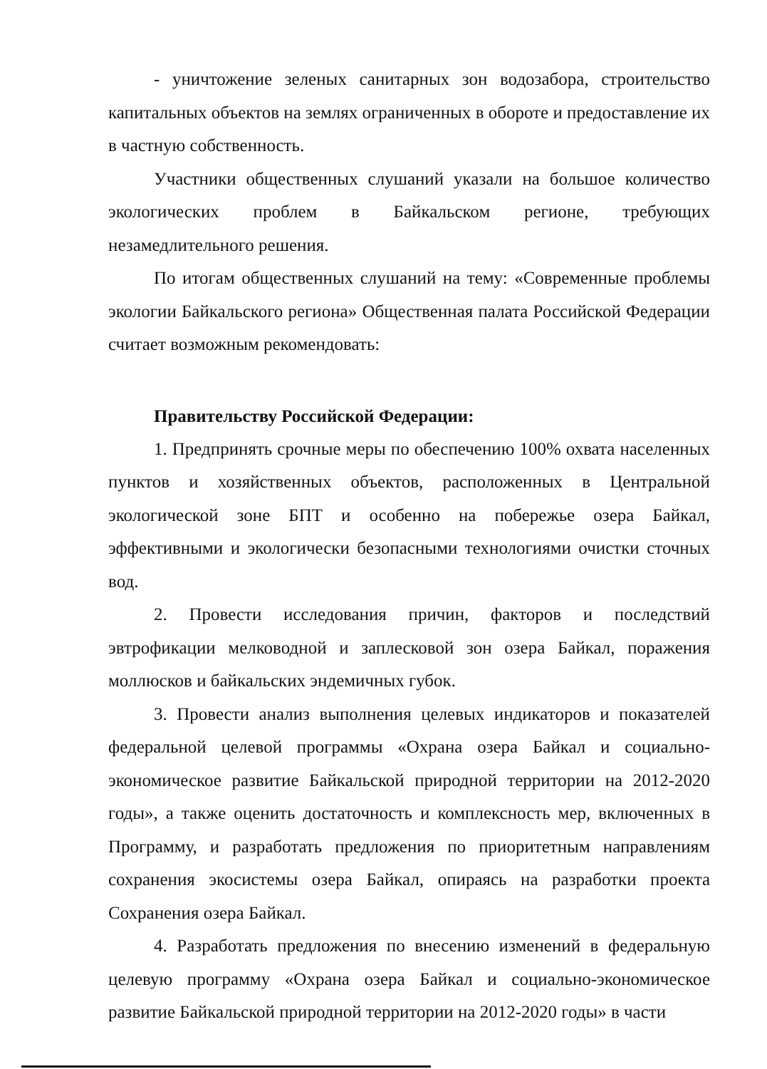- уничтожение зеленых санитарных зон водозабора, строительство капитальных объектов на землях ограниченных в обороте и предоставление их в частную собственность.
Участники общественных слушаний указали на большое количество экологических проблем в Байкальском регионе, требующих незамедлительного решения.
По итогам общественных слушаний на тему: «Современные проблемы экологии Байкальского региона» Общественная палата Российской Федерации считает возможным рекомендовать:
Правительству Российской Федерации:
1. Предпринять срочные меры по обеспечению 100% охвата населенных пунктов и хозяйственных объектов, расположенных в Центральной экологической зоне БПТ и особенно на побережье озера Байкал, эффективными и экологически безопасными технологиями очистки сточных вод.
2. Провести исследования причин, факторов и последствий эвтрофикации мелководной и заплесковой зон озера Байкал, поражения моллюсков и байкальских эндемичных губок.
3. Провести анализ выполнения целевых индикаторов и показателей федеральной целевой программы «Охрана озера Байкал и социально-экономическое развитие Байкальской природной территории на 2012-2020 годы», а также оценить достаточность и комплексность мер, включенных в Программу, и разработать предложения по приоритетным направлениям сохранения экосистемы озера Байкал, опираясь на разработки проекта Сохранения озера Байкал.
4. Разработать предложения по внесению изменений в федеральную целевую программу «Охрана озера Байкал и социально-экономическое развитие Байкальской природной территории на 2012-2020 годы» в части